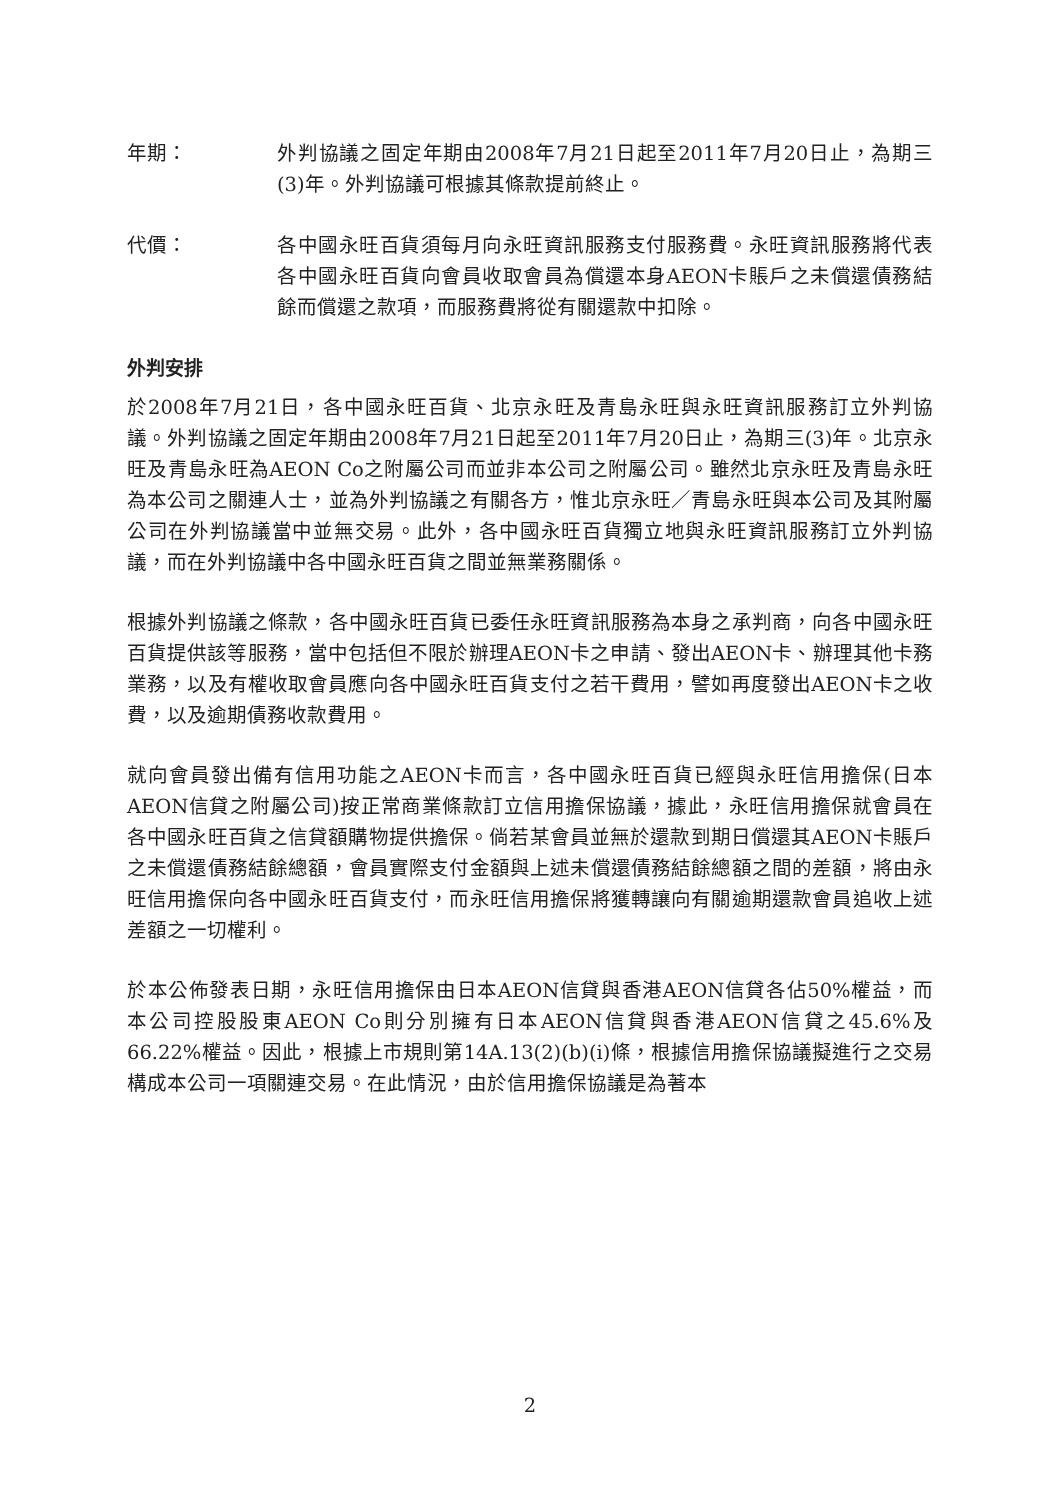年期： 外判協議之固定年期由2008年7月21日起至2011年7月20日止，為期三(3)年。外判協議可根據其條款提前終止。
代價： 各中國永旺百貨須每月向永旺資訊服務支付服務費。永旺資訊服務將代表各中國永旺百貨向會員收取會員為償還本身AEON卡賬戶之未償還債務結餘而償還之款項，而服務費將從有關還款中扣除。
外判安排
於2008年7月21日，各中國永旺百貨、北京永旺及青島永旺與永旺資訊服務訂立外判協議。外判協議之固定年期由2008年7月21日起至2011年7月20日止，為期三(3)年。北京永旺及青島永旺為AEON Co之附屬公司而並非本公司之附屬公司。雖然北京永旺及青島永旺為本公司之關連人士，並為外判協議之有關各方，惟北京永旺／青島永旺與本公司及其附屬公司在外判協議當中並無交易。此外，各中國永旺百貨獨立地與永旺資訊服務訂立外判協議，而在外判協議中各中國永旺百貨之間並無業務關係。
根據外判協議之條款，各中國永旺百貨已委任永旺資訊服務為本身之承判商，向各中國永旺百貨提供該等服務，當中包括但不限於辦理AEON卡之申請、發出AEON卡、辦理其他卡務業務，以及有權收取會員應向各中國永旺百貨支付之若干費用，譬如再度發出AEON卡之收費，以及逾期債務收款費用。
就向會員發出備有信用功能之AEON卡而言，各中國永旺百貨已經與永旺信用擔保(日本AEON信貸之附屬公司)按正常商業條款訂立信用擔保協議，據此，永旺信用擔保就會員在各中國永旺百貨之信貸額購物提供擔保。倘若某會員並無於還款到期日償還其AEON卡賬戶之未償還債務結餘總額，會員實際支付金額與上述未償還債務結餘總額之間的差額，將由永旺信用擔保向各中國永旺百貨支付，而永旺信用擔保將獲轉讓向有關逾期還款會員追收上述差額之一切權利。
於本公佈發表日期，永旺信用擔保由日本AEON信貸與香港AEON信貸各佔50%權益，而本公司控股股東AEON Co則分別擁有日本AEON信貸與香港AEON信貸之45.6%及66.22%權益。因此，根據上市規則第14A.13(2)(b)(i)條，根據信用擔保協議擬進行之交易構成本公司一項關連交易。在此情況，由於信用擔保協議是為著本
2